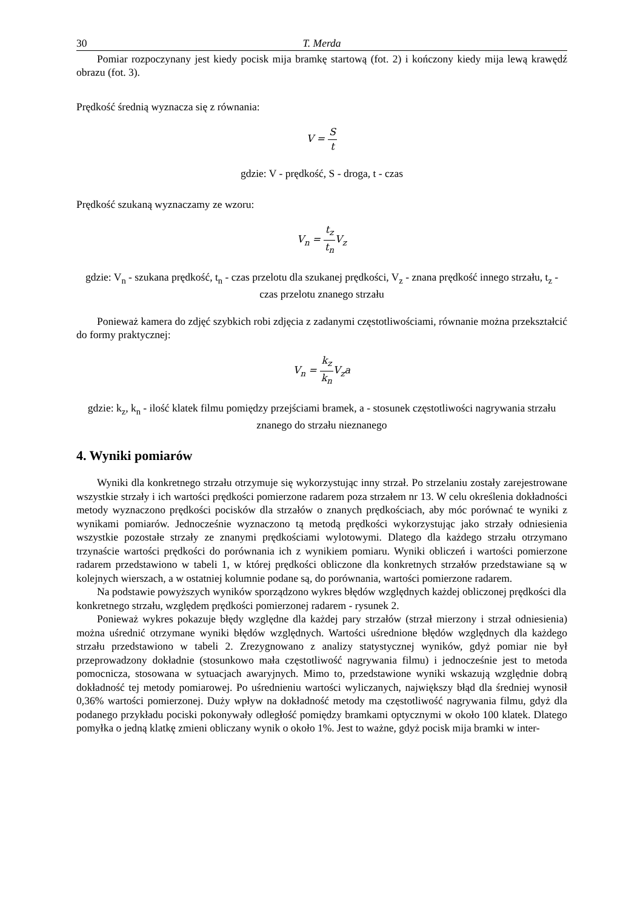30 T. Merda
Pomiar rozpoczynany jest kiedy pocisk mija bramkę startową (fot. 2) i kończony kiedy mija lewą krawędź obrazu (fot. 3).
Prędkość średnią wyznacza się z równania:
V = S t
gdzie: V - prędkość, S - droga, t - czas
Prędkość szukaną wyznaczamy ze wzoru:
V<sub>n</sub> = t<sub>z</sub> t<sub>n</sub> V<sub>z</sub>
gdzie: V<sub>n</sub> - szukana prędkość, t<sub>n</sub> - czas przelotu dla szukanej prędkości, V<sub>z</sub> - znana prędkość innego strzału, t<sub>z</sub> - czas przelotu znanego strzału
Ponieważ kamera do zdjęć szybkich robi zdjęcia z zadanymi częstotliwościami, równanie można przekształcić do formy praktycznej:
V<sub>n</sub> = k<sub>z</sub> k<sub>n</sub> V<sub>z</sub>a
gdzie: k<sub>z</sub>, k<sub>n</sub> - ilość klatek filmu pomiędzy przejściami bramek, a - stosunek częstotliwości nagrywania strzału znanego do strzału nieznanego
4. Wyniki pomiarów
Wyniki dla konkretnego strzału otrzymuje się wykorzystując inny strzał. Po strzelaniu zostały zarejestrowane wszystkie strzały i ich wartości prędkości pomierzone radarem poza strzałem nr 13. W celu określenia dokładności metody wyznaczono prędkości pocisków dla strzałów o znanych prędkościach, aby móc porównać te wyniki z wynikami pomiarów. Jednocześnie wyznaczono tą metodą prędkości wykorzystując jako strzały odniesienia wszystkie pozostałe strzały ze znanymi prędkościami wylotowymi. Dlatego dla każdego strzału otrzymano trzynaście wartości prędkości do porównania ich z wynikiem pomiaru. Wyniki obliczeń i wartości pomierzone radarem przedstawiono w tabeli 1, w której prędkości obliczone dla konkretnych strzałów przedstawiane są w kolejnych wierszach, a w ostatniej kolumnie podane są, do porównania, wartości pomierzone radarem.
Na podstawie powyższych wyników sporządzono wykres błędów względnych każdej obliczonej prędkości dla konkretnego strzału, względem prędkości pomierzonej radarem - rysunek 2.
Ponieważ wykres pokazuje błędy względne dla każdej pary strzałów (strzał mierzony i strzał odniesienia) można uśrednić otrzymane wyniki błędów względnych. Wartości uśrednione błędów względnych dla każdego strzału przedstawiono w tabeli 2. Zrezygnowano z analizy statystycznej wyników, gdyż pomiar nie był przeprowadzony dokładnie (stosunkowo mała częstotliwość nagrywania filmu) i jednocześnie jest to metoda pomocnicza, stosowana w sytuacjach awaryjnych. Mimo to, przedstawione wyniki wskazują względnie dobrą dokładność tej metody pomiarowej. Po uśrednieniu wartości wyliczanych, największy błąd dla średniej wynosił 0,36% wartości pomierzonej. Duży wpływ na dokładność metody ma częstotliwość nagrywania filmu, gdyż dla podanego przykładu pociski pokonywały odległość pomiędzy bramkami optycznymi w około 100 klatek. Dlatego pomyłka o jedną klatkę zmieni obliczany wynik o około 1%. Jest to ważne, gdyż pocisk mija bramki w inter-